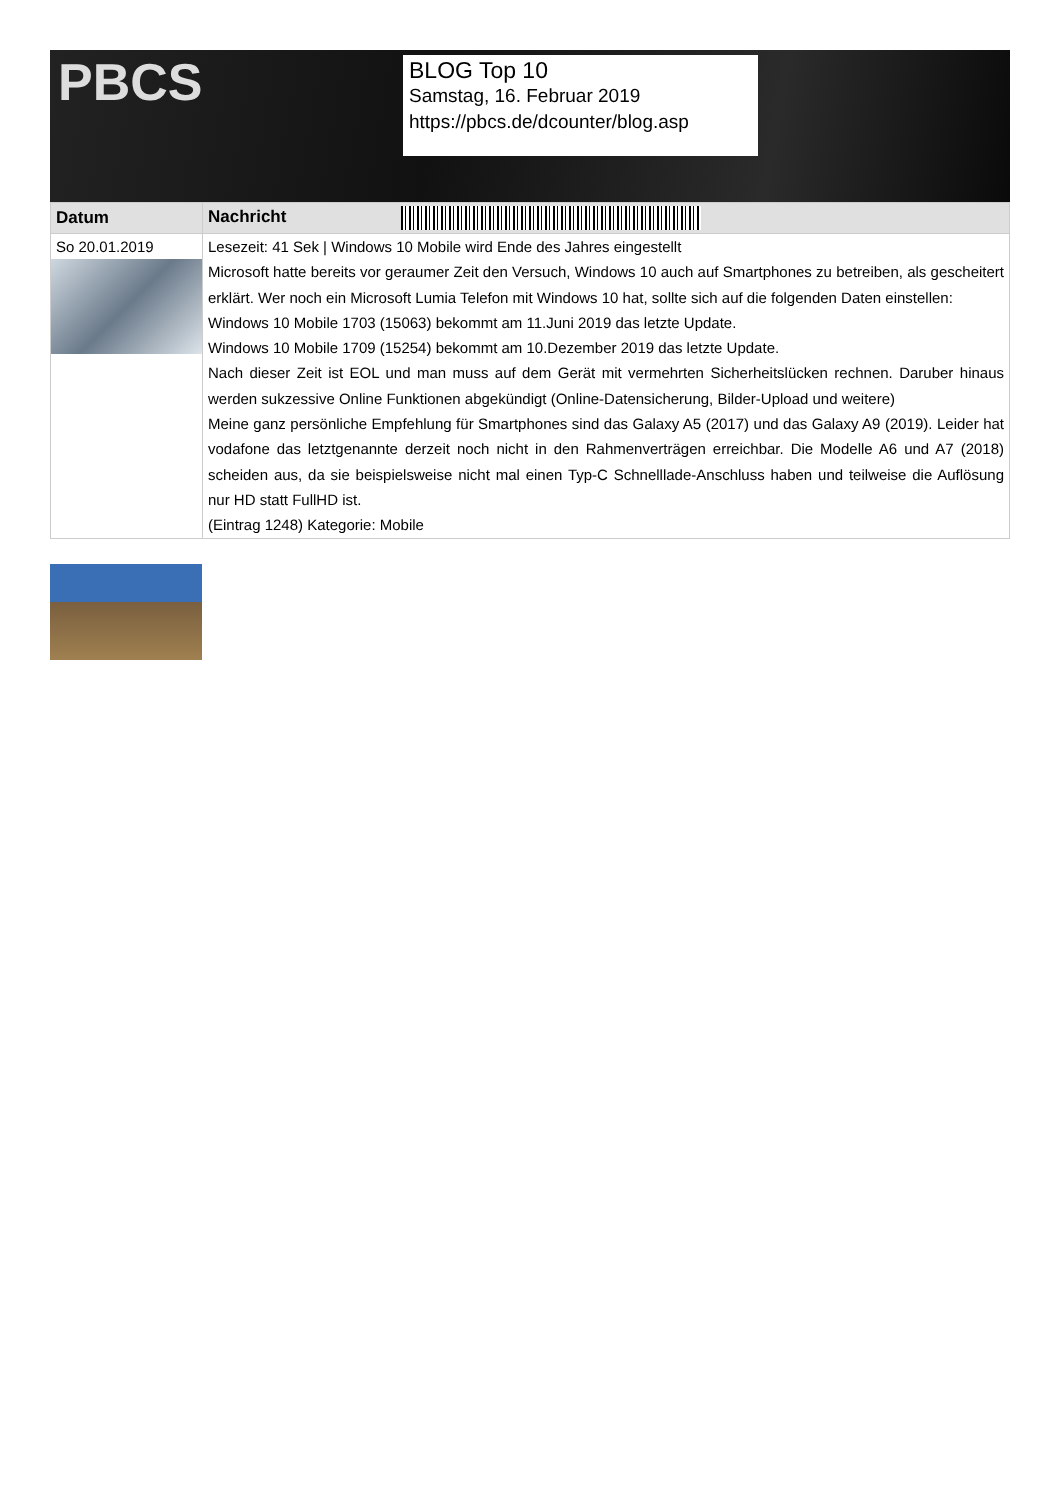PBCS
BLOG Top 10
Samstag, 16. Februar 2019
https://pbcs.de/dcounter/blog.asp
| Datum | Nachricht |
| --- | --- |
| So 20.01.2019 | Lesezeit: 41 Sek / Windows 10 Mobile wird Ende des Jahres eingestellt Microsoft hatte bereits vor geraumer Zeit den Versuch, Windows 10 auch auf Smartphones zu betreiben, als gescheitert erklärt. Wer noch ein Microsoft Lumia Telefon mit Windows 10 hat, sollte sich auf die folgenden Daten einstellen: Windows 10 Mobile 1703 (15063) bekommt am 11.Juni 2019 das letzte Update. Windows 10 Mobile 1709 (15254) bekommt am 10.Dezember 2019 das letzte Update. Nach dieser Zeit ist EOL und man muss auf dem Gerät mit vermehrten Sicherheitslücken rechnen. Daruber hinaus werden sukzessive Online Funktionen abgekündigt (Online-Datensicherung, Bilder-Upload und weitere) Meine ganz persönliche Empfehlung für Smartphones sind das Galaxy A5 (2017) und das Galaxy A9 (2019). Leider hat vodafone das letztgenannte derzeit noch nicht in den Rahmenverträgen erreichbar. Die Modelle A6 und A7 (2018) scheiden aus, da sie beispielsweise nicht mal einen Typ-C Schnelllade-Anschluss haben und teilweise die Auflösung nur HD statt FullHD ist. (Eintrag 1248) Kategorie: Mobile |